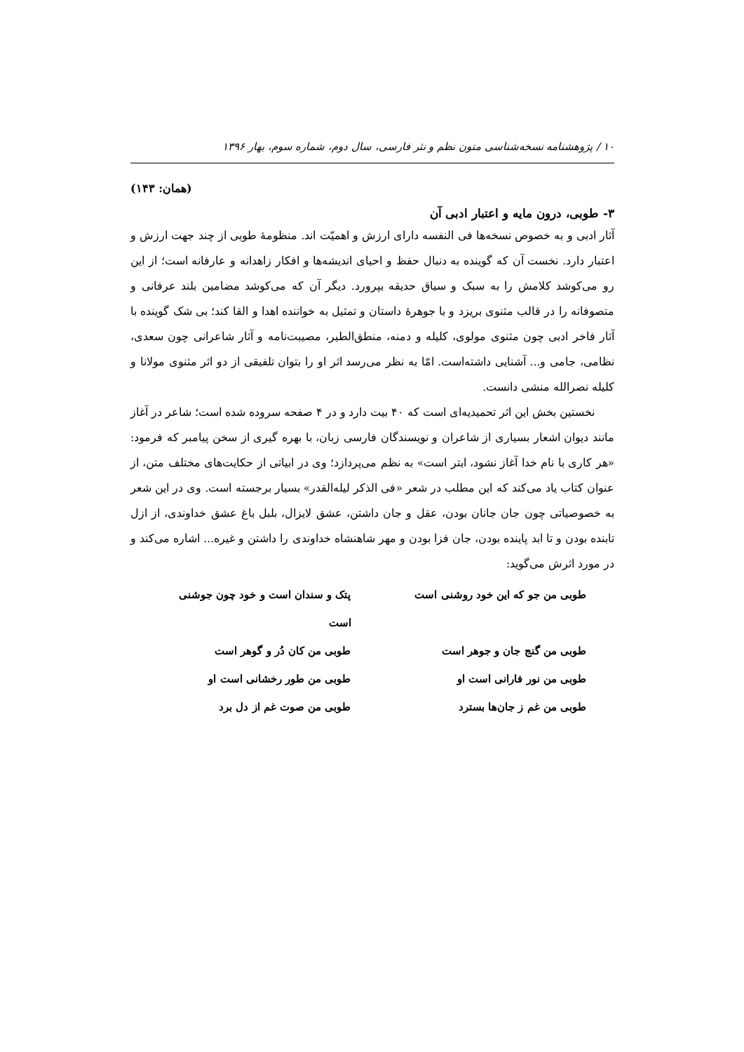۱۰ / پژوهشنامه نسخه‌شناسی متون نظم و نثر فارسی، سال دوم، شماره سوم، بهار ۱۳۹۶
(همان: ۱۴۳)
۳- طوبی، درون مایه و اعتبار ادبی آن
آثار ادبی و به خصوص نسخه‌ها فی النفسه دارای ارزش و اهمیّت اند. منظومهٔ طوبی از چند جهت ارزش و اعتبار دارد. نخست آن که گوینده به دنبال حفظ و احیای اندیشه‌ها و افکار زاهدانه و عارفانه است؛ از این رو می‌کوشد کلامش را به سبک و سیاق حدیقه بپرورد. دیگر آن که می‌کوشد مضامین بلند عرفانی و متصوفانه را در قالب مثنوی بریزد و با جوهرهٔ داستان و تمثیل به خواننده اهدا و القا کند؛ بی شک گوینده با آثار فاخر ادبی چون مثنوی مولوی، کلیله و دمنه، منطق‌الطیر، مصیبت‌نامه و آثار شاعرانی چون سعدی، نظامی، جامی و... آشنایی داشته‌است. امّا به نظر می‌رسد اثر او را بتوان تلفیقی از دو اثر مثنوی مولانا و کلیله نصرالله منشی دانست.
نخستین بخش این اثر تحمیدیه‌ای است که ۴۰ بیت دارد و در ۴ صفحه سروده شده است؛ شاعر در آغاز مانند دیوان اشعار بسیاری از شاعران و نویسندگان فارسی زبان، با بهره گیری از سخن پیامبر که فرمود: «هر کاری با نام خدا آغاز نشود، ابتر است» به نظم می‌پردازد؛ وی در ابیاتی از حکایت‌های مختلف متن، از عنوان کتاب یاد می‌کند که این مطلب در شعر «فی الذکر لیله‌القدر» بسیار برجسته است. وی در این شعر به خصوصیاتی چون جان جانان بودن، عقل و جان داشتن، عشق لایزال، بلبل باغ عشق خداوندی، از ازل تابنده بودن و تا ابد پاینده بودن، جان فزا بودن و مهر شاهنشاه خداوندی را داشتن و غیره... اشاره می‌کند و در مورد اثرش می‌گوید:
طوبی من جو که این خود روشنی است
پتک و سندان است و خود چون جوشنی است
طوبی من گنج جان و جوهر است طوبی من کان دُر و گوهر است
طوبی من نور فارانی است او طوبی من طور رخشانی است او
طوبی من غم ز جان‌ها بسترد طوبی من صوت غم از دل برد